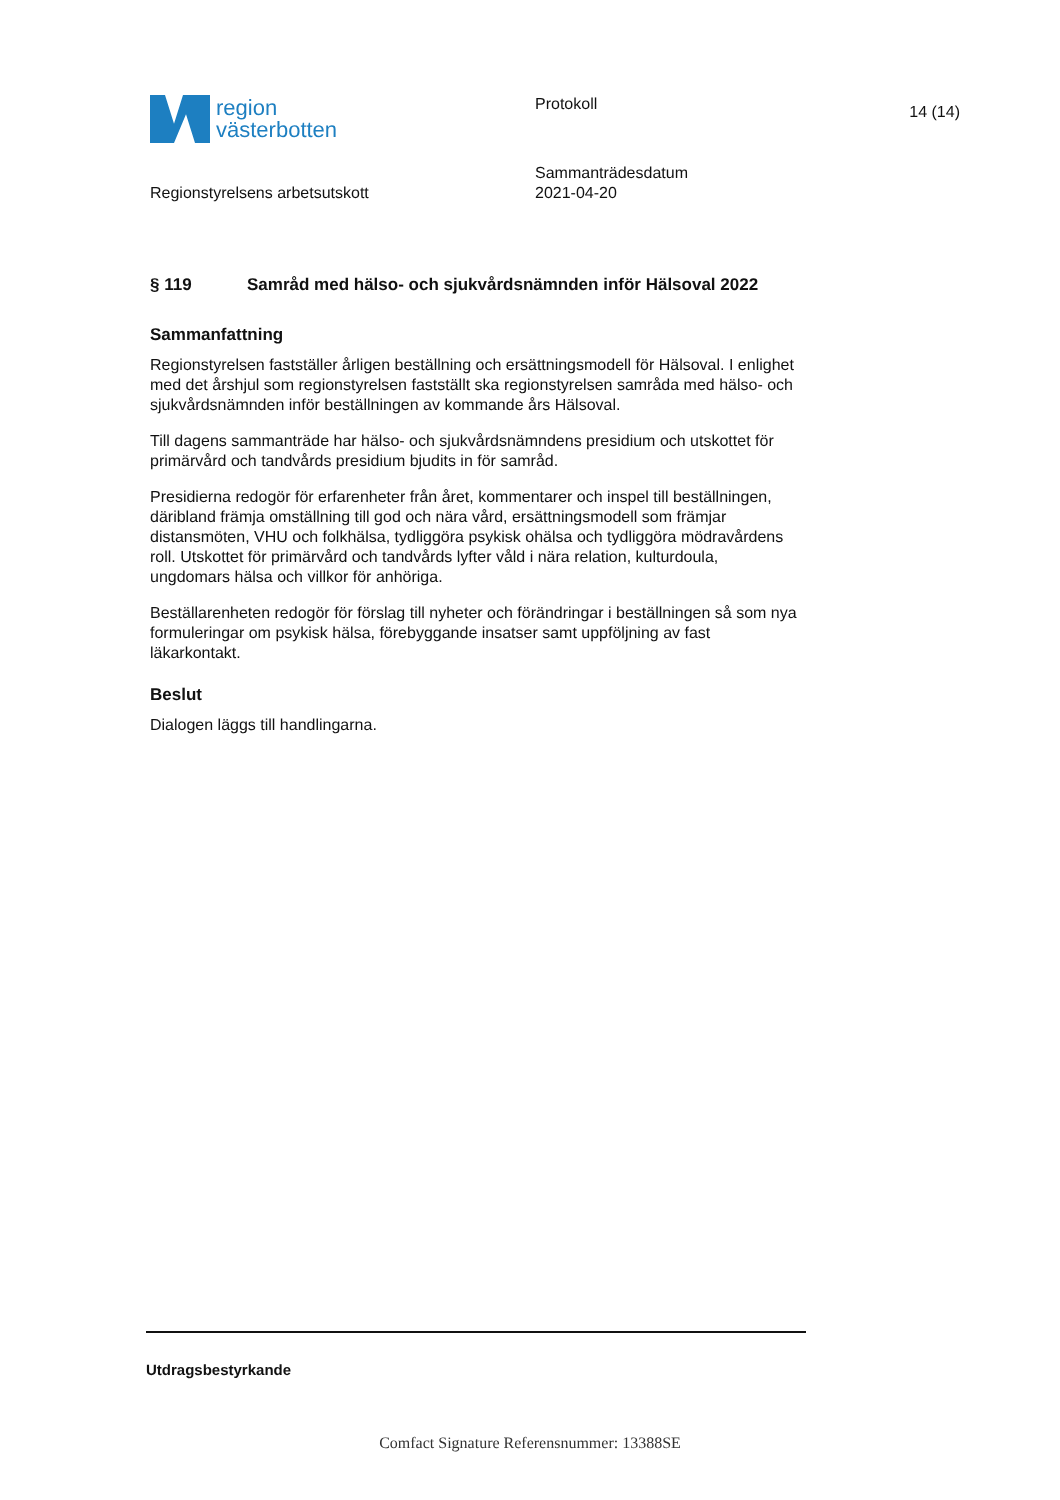region
västerbotten
Protokoll
14 (14)
Regionstyrelsens arbetsutskott
Sammanträdesdatum
2021-04-20
§ 119 Samråd med hälso- och sjukvårdsnämnden inför Hälsoval 2022
Sammanfattning
Regionstyrelsen fastställer årligen beställning och ersättningsmodell för Hälsoval. I enlighet med det årshjul som regionstyrelsen fastställt ska regionstyrelsen samråda med hälso- och sjukvårdsnämnden inför beställningen av kommande års Hälsoval.
Till dagens sammanträde har hälso- och sjukvårdsnämndens presidium och utskottet för primärvård och tandvårds presidium bjudits in för samråd.
Presidierna redogör för erfarenheter från året, kommentarer och inspel till beställningen, däribland främja omställning till god och nära vård, ersättningsmodell som främjar distansmöten, VHU och folkhälsa, tydliggöra psykisk ohälsa och tydliggöra mödravårdens roll. Utskottet för primärvård och tandvårds lyfter våld i nära relation, kulturdoula, ungdomars hälsa och villkor för anhöriga.
Beställarenheten redogör för förslag till nyheter och förändringar i beställningen så som nya formuleringar om psykisk hälsa, förebyggande insatser samt uppföljning av fast läkarkontakt.
Beslut
Dialogen läggs till handlingarna.
Utdragsbestyrkande
Comfact Signature Referensnummer: 13388SE